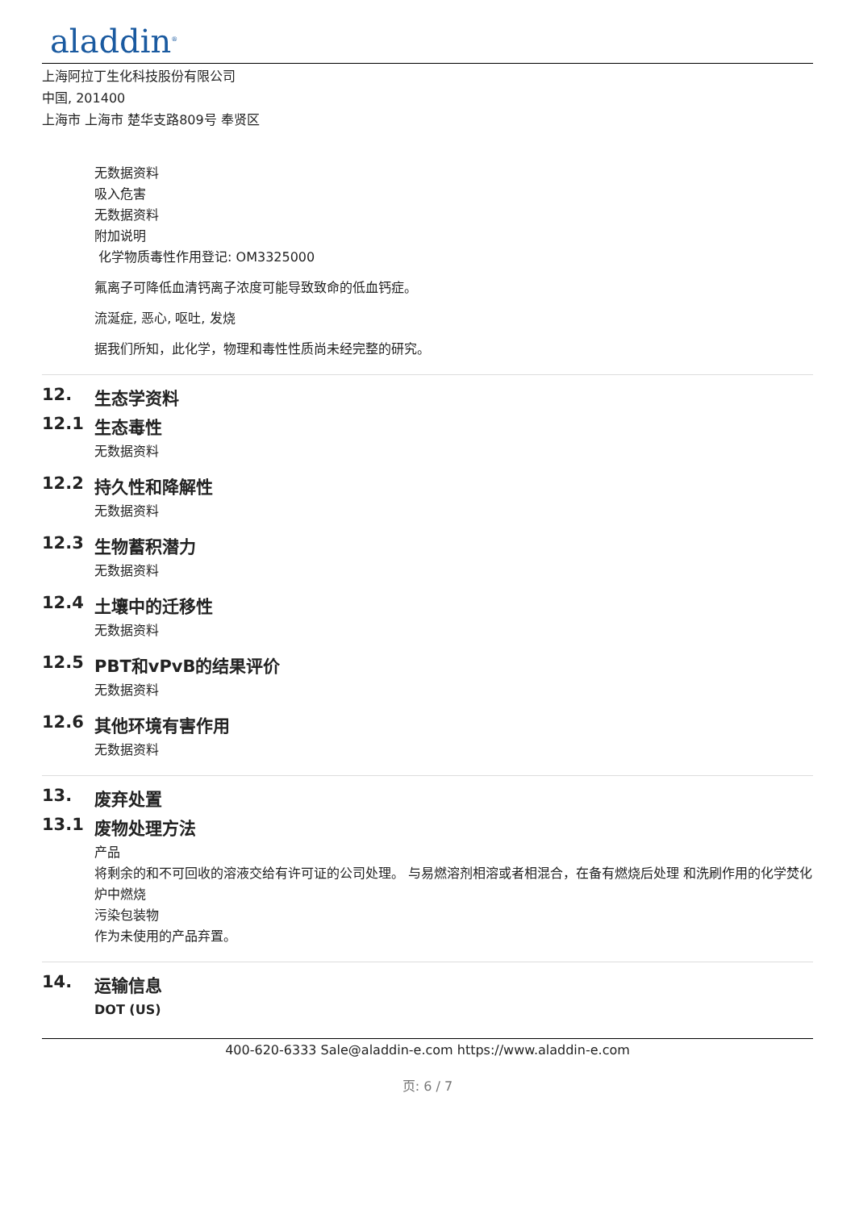aladdin<sup>®</sup>
上海阿拉丁生化科技股份有限公司
中国, 201400
上海市 上海市 楚华支路809号 奉贤区
无数据资料
吸入危害
无数据资料
附加说明
化学物质毒性作用登记: OM3325000
氟离子可降低血清钙离子浓度可能导致致命的低血钙症。
流涎症, 恶心, 呕吐, 发烧
据我们所知，此化学，物理和毒性性质尚未经完整的研究。
12. 生态学资料
12.1 生态毒性
无数据资料
12.2 持久性和降解性
无数据资料
12.3 生物蓄积潜力
无数据资料
12.4 土壤中的迁移性
无数据资料
12.5 PBT和vPvB的结果评价
无数据资料
12.6 其他环境有害作用
无数据资料
13. 废弃处置
13.1 废物处理方法
产品
将剩余的和不可回收的溶液交给有许可证的公司处理。 与易燃溶剂相溶或者相混合，在备有燃烧后处理 和洗刷作用的化学焚化炉中燃烧
污染包装物
作为未使用的产品弃置。
14. 运输信息
DOT (US)
400-620-6333 Sale@aladdin-e.com https://www.aladdin-e.com
页: 6 / 7